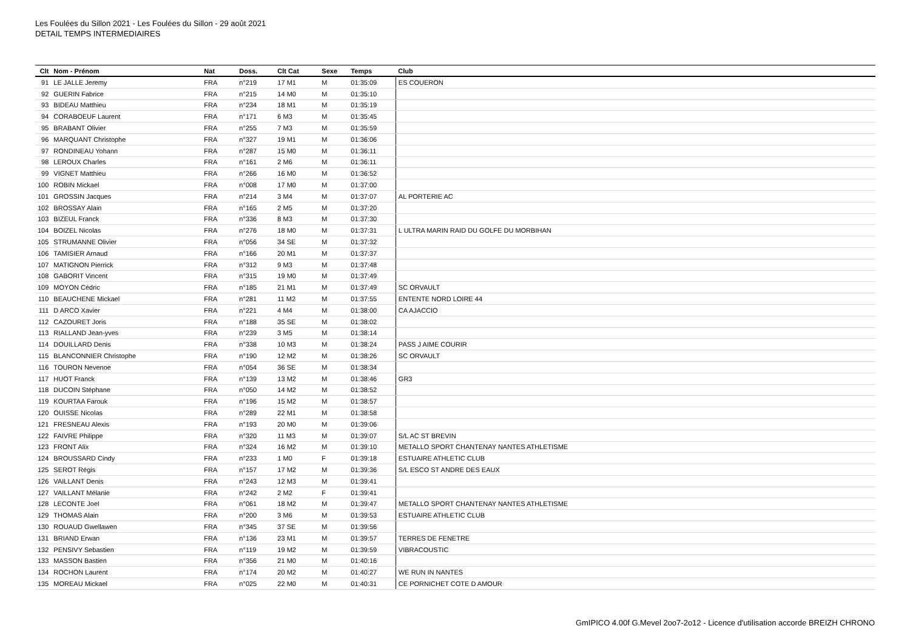Les Foulées du Sillon 2021 - Les Foulées du Sillon - 29 août 2021
DETAIL TEMPS INTERMEDIAIRES
| Clt | Nom - Prénom | Nat | Doss. | Clt Cat | Sexe | Temps | Club |
| --- | --- | --- | --- | --- | --- | --- | --- |
| 91 | LE JALLE Jeremy | FRA | n°219 | 17 M1 | M | 01:35:09 | ES COUERON |
| 92 | GUERIN Fabrice | FRA | n°215 | 14 M0 | M | 01:35:10 | |
| 93 | BIDEAU Matthieu | FRA | n°234 | 18 M1 | M | 01:35:19 | |
| 94 | CORABOEUF Laurent | FRA | n°171 | 6 M3 | M | 01:35:45 | |
| 95 | BRABANT Olivier | FRA | n°255 | 7 M3 | M | 01:35:59 | |
| 96 | MARQUANT Christophe | FRA | n°327 | 19 M1 | M | 01:36:06 | |
| 97 | RONDINEAU Yohann | FRA | n°287 | 15 M0 | M | 01:36:11 | |
| 98 | LEROUX Charles | FRA | n°161 | 2 M6 | M | 01:36:11 | |
| 99 | VIGNET Matthieu | FRA | n°266 | 16 M0 | M | 01:36:52 | |
| 100 | ROBIN Mickael | FRA | n°008 | 17 M0 | M | 01:37:00 | |
| 101 | GROSSIN Jacques | FRA | n°214 | 3 M4 | M | 01:37:07 | AL PORTERIE AC |
| 102 | BROSSAY Alain | FRA | n°165 | 2 M5 | M | 01:37:20 | |
| 103 | BIZEUL Franck | FRA | n°336 | 8 M3 | M | 01:37:30 | |
| 104 | BOIZEL Nicolas | FRA | n°276 | 18 M0 | M | 01:37:31 | L ULTRA MARIN RAID DU GOLFE DU MORBIHAN |
| 105 | STRUMANNE Olivier | FRA | n°056 | 34 SE | M | 01:37:32 | |
| 106 | TAMISIER Arnaud | FRA | n°166 | 20 M1 | M | 01:37:37 | |
| 107 | MATIGNON Pierrick | FRA | n°312 | 9 M3 | M | 01:37:48 | |
| 108 | GABORIT Vincent | FRA | n°315 | 19 M0 | M | 01:37:49 | |
| 109 | MOYON Cédric | FRA | n°185 | 21 M1 | M | 01:37:49 | SC ORVAULT |
| 110 | BEAUCHENE Mickael | FRA | n°281 | 11 M2 | M | 01:37:55 | ENTENTE NORD LOIRE 44 |
| 111 | D ARCO Xavier | FRA | n°221 | 4 M4 | M | 01:38:00 | CA AJACCIO |
| 112 | CAZOURET Joris | FRA | n°188 | 35 SE | M | 01:38:02 | |
| 113 | RIALLAND Jean-yves | FRA | n°239 | 3 M5 | M | 01:38:14 | |
| 114 | DOUILLARD Denis | FRA | n°338 | 10 M3 | M | 01:38:24 | PASS J AIME COURIR |
| 115 | BLANCONNIER Christophe | FRA | n°190 | 12 M2 | M | 01:38:26 | SC ORVAULT |
| 116 | TOURON Nevenoe | FRA | n°054 | 36 SE | M | 01:38:34 | |
| 117 | HUOT Franck | FRA | n°139 | 13 M2 | M | 01:38:46 | GR3 |
| 118 | DUCOIN Stéphane | FRA | n°050 | 14 M2 | M | 01:38:52 | |
| 119 | KOURTAA Farouk | FRA | n°196 | 15 M2 | M | 01:38:57 | |
| 120 | OUISSE Nicolas | FRA | n°289 | 22 M1 | M | 01:38:58 | |
| 121 | FRESNEAU Alexis | FRA | n°193 | 20 M0 | M | 01:39:06 | |
| 122 | FAIVRE Philippe | FRA | n°320 | 11 M3 | M | 01:39:07 | S/L AC ST BREVIN |
| 123 | FRONT Alix | FRA | n°324 | 16 M2 | M | 01:39:10 | METALLO SPORT CHANTENAY NANTES ATHLETISME |
| 124 | BROUSSARD Cindy | FRA | n°233 | 1 M0 | F | 01:39:18 | ESTUAIRE ATHLETIC CLUB |
| 125 | SEROT Régis | FRA | n°157 | 17 M2 | M | 01:39:36 | S/L ESCO ST ANDRE DES EAUX |
| 126 | VAILLANT Denis | FRA | n°243 | 12 M3 | M | 01:39:41 | |
| 127 | VAILLANT Mélanie | FRA | n°242 | 2 M2 | F | 01:39:41 | |
| 128 | LECONTE Joel | FRA | n°061 | 18 M2 | M | 01:39:47 | METALLO SPORT CHANTENAY NANTES ATHLETISME |
| 129 | THOMAS Alain | FRA | n°200 | 3 M6 | M | 01:39:53 | ESTUAIRE ATHLETIC CLUB |
| 130 | ROUAUD Gwellawen | FRA | n°345 | 37 SE | M | 01:39:56 | |
| 131 | BRIAND Erwan | FRA | n°136 | 23 M1 | M | 01:39:57 | TERRES DE FENETRE |
| 132 | PENSIVY Sebastien | FRA | n°119 | 19 M2 | M | 01:39:59 | VIBRACOUSTIC |
| 133 | MASSON Bastien | FRA | n°356 | 21 M0 | M | 01:40:16 | |
| 134 | ROCHON Laurent | FRA | n°174 | 20 M2 | M | 01:40:27 | WE RUN IN NANTES |
| 135 | MOREAU Mickael | FRA | n°025 | 22 M0 | M | 01:40:31 | CE PORNICHET COTE D AMOUR |
GmIPICO 4.00f G.Mevel 2oo7-2o12 - Licence d'utilisation accorde BREIZH CHRONO